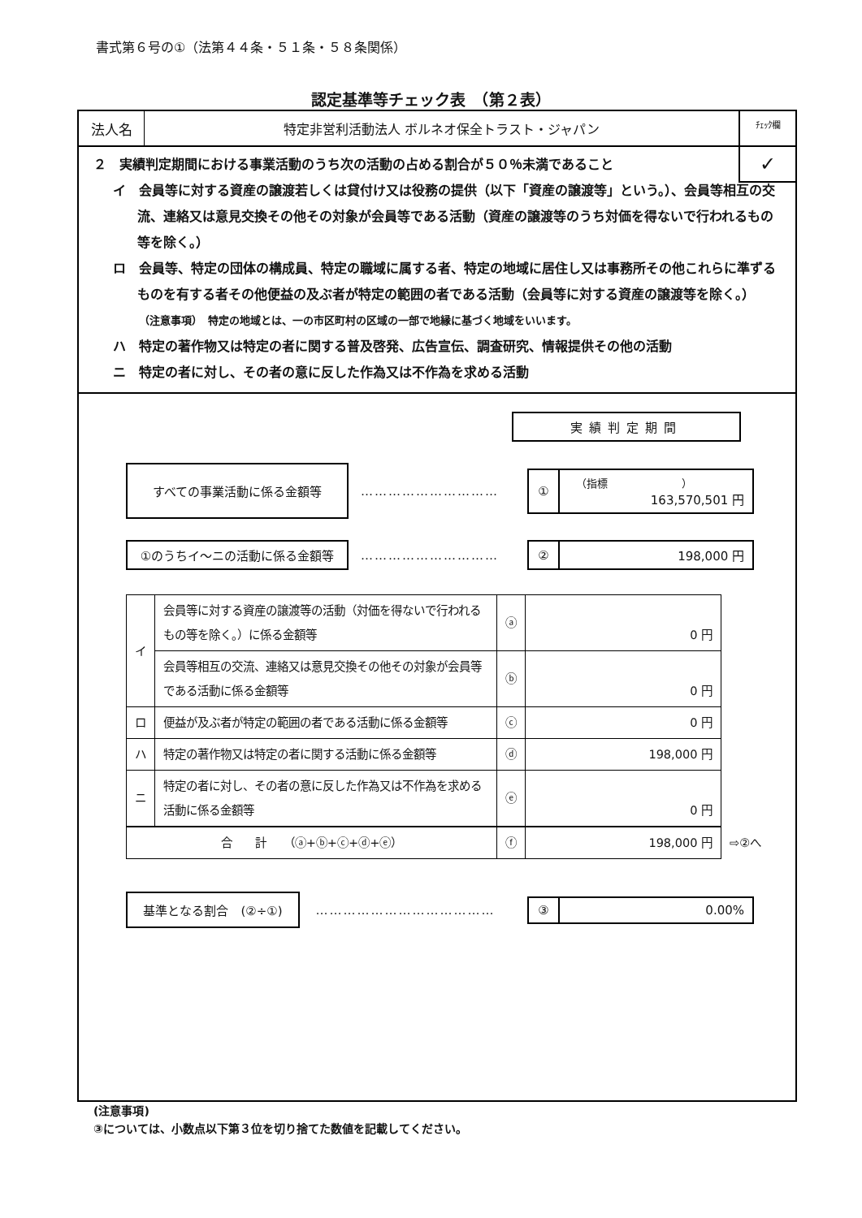書式第６号の①（法第４４条・５１条・５８条関係）
認定基準等チェック表　（第２表）
法人名 特定非営利活動法人 ボルネオ保全トラスト・ジャパン
ﾁｪｯｸ欄
✓
２　実績判定期間における事業活動のうち次の活動の占める割合が５０％未満であること
イ　会員等に対する資産の譲渡若しくは貸付け又は役務の提供（以下「資産の譲渡等」という。）、会員等相互の交流、連絡又は意見交換その他その対象が会員等である活動（資産の譲渡等のうち対価を得ないで行われるもの等を除く。）
ロ　会員等、特定の団体の構成員、特定の職域に属する者、特定の地域に居住し又は事務所その他これらに準ずるものを有する者その他便益の及ぶ者が特定の範囲の者である活動（会員等に対する資産の譲渡等を除く。）
（注意事項）　特定の地域とは、一の市区町村の区域の一部で地縁に基づく地域をいいます。
ハ　特定の著作物又は特定の者に関する普及啓発、広告宣伝、調査研究、情報提供その他の活動
ニ　特定の者に対し、その者の意に反した作為又は不作為を求める活動
実績判定期間
すべての事業活動に係る金額等
…………………………
①
（指標　　　　　　　）
163,570,501 円
①のうちイ～ニの活動に係る金額等
…………………………
②
198,000 円
| イ | 会員等に対する資産の譲渡等の活動（対価を得ないで行われるもの等を除く。）に係る金額等 | ⓐ | 0 円 | |
| | 会員等相互の交流、連絡又は意見交換その他その対象が会員等である活動に係る金額等 | ⓑ | 0 円 | |
| ロ | 便益が及ぶ者が特定の範囲の者である活動に係る金額等 | ⓒ | 0 円 | |
| ハ | 特定の著作物又は特定の者に関する活動に係る金額等 | ⓓ | 198,000 円 | |
| ニ | 特定の者に対し、その者の意に反した作為又は不作為を求める活動に係る金額等 | ⓔ | 0 円 | |
| 合 計 （ⓐ+ⓑ+ⓒ+ⓓ+ⓔ） | | ⓕ | 198,000 円 | ⇨②へ |
基準となる割合　(②÷①)
…………………………………
③
0.00%
(注意事項)
③については、小数点以下第３位を切り捨てた数値を記載してください。